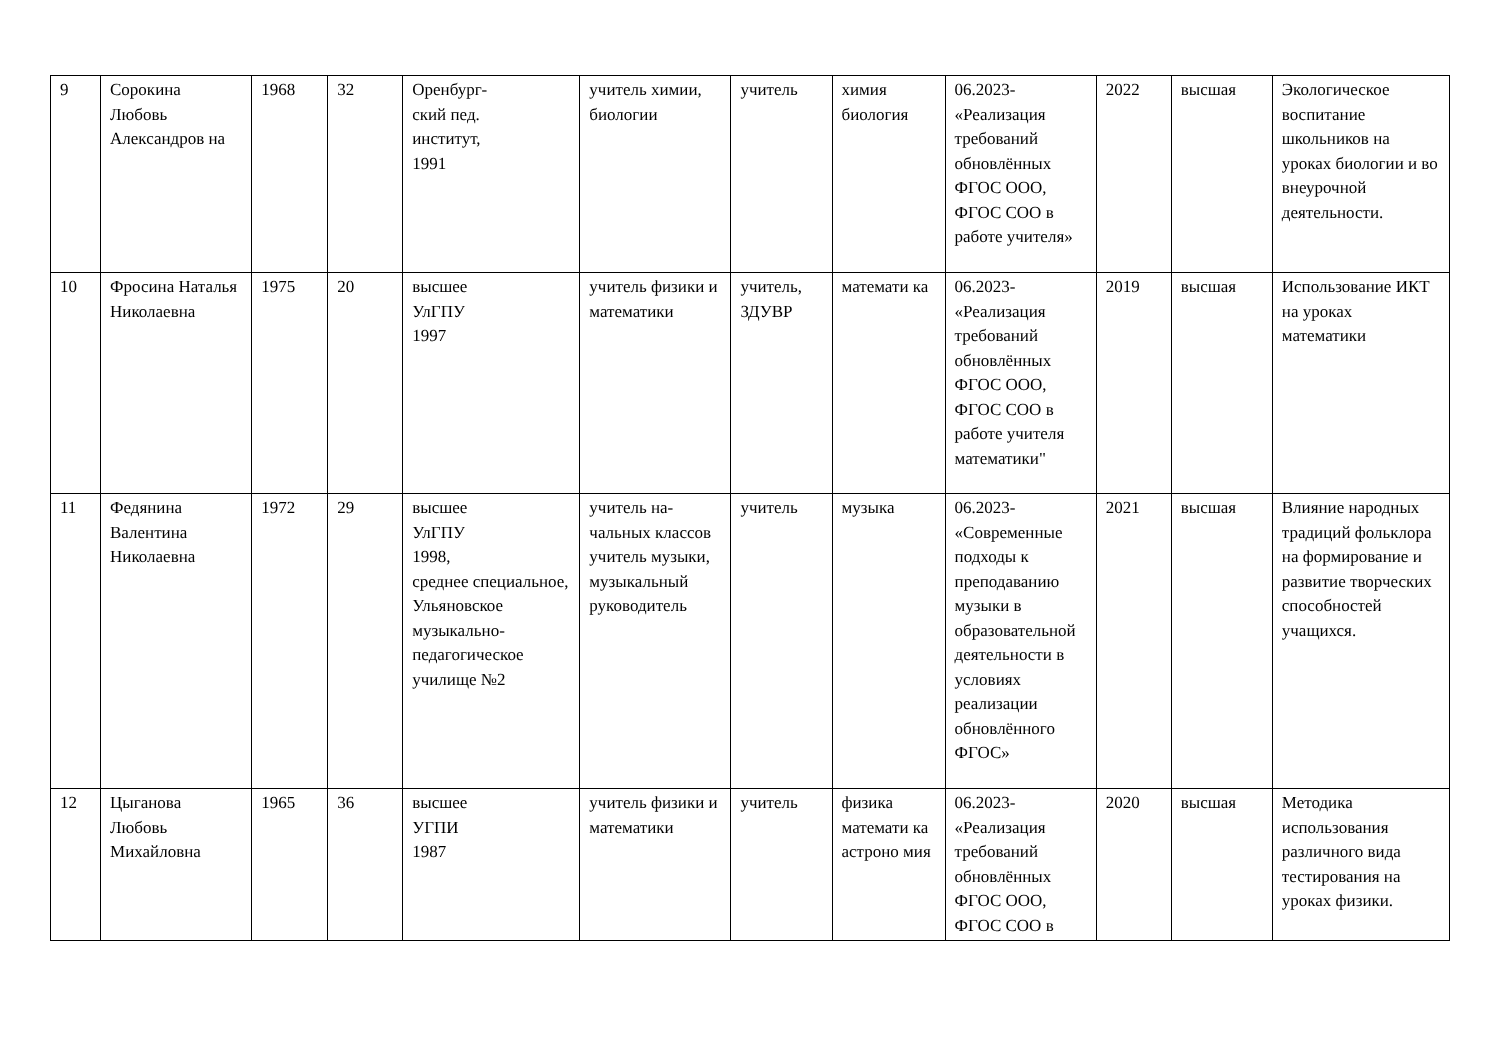| 9 | Сорокина Любовь Александров на | 1968 | 32 | Оренбург- ский пед. институт, 1991 | учитель химии, биологии | учитель | химия биология | 06.2023- «Реализация требований обновлённых ФГОС ООО, ФГОС СОО в работе учителя» | 2022 | высшая | Экологическое воспитание школьников на уроках биологии и во внеурочной деятельности. |
| 10 | Фросина Наталья Николаевна | 1975 | 20 | высшее УлГПУ 1997 | учитель физики и математики | учитель, ЗДУВР | математи ка | 06.2023- «Реализация требований обновлённых ФГОС ООО, ФГОС СОО в работе учителя математики" | 2019 | высшая | Использование ИКТ на уроках математики |
| 11 | Федянина Валентина Николаевна | 1972 | 29 | высшее УлГПУ 1998, среднее специальное, Ульяновское музыкально-педагогическое училище №2 | учитель на-чальных классов учитель музыки, музыкальный руководитель | учитель | музыка | 06.2023- «Современные подходы к преподаванию музыки в образовательной деятельности в условиях реализации обновлённого ФГОС» | 2021 | высшая | Влияние народных традиций фольклора на формирование и развитие творческих способностей учащихся. |
| 12 | Цыганова Любовь Михайловна | 1965 | 36 | высшее УГПИ 1987 | учитель физики и математики | учитель | физика математи ка астроно мия | 06.2023- «Реализация требований обновлённых ФГОС ООО, ФГОС СОО в | 2020 | высшая | Методика использования различного вида тестирования на уроках физики. |